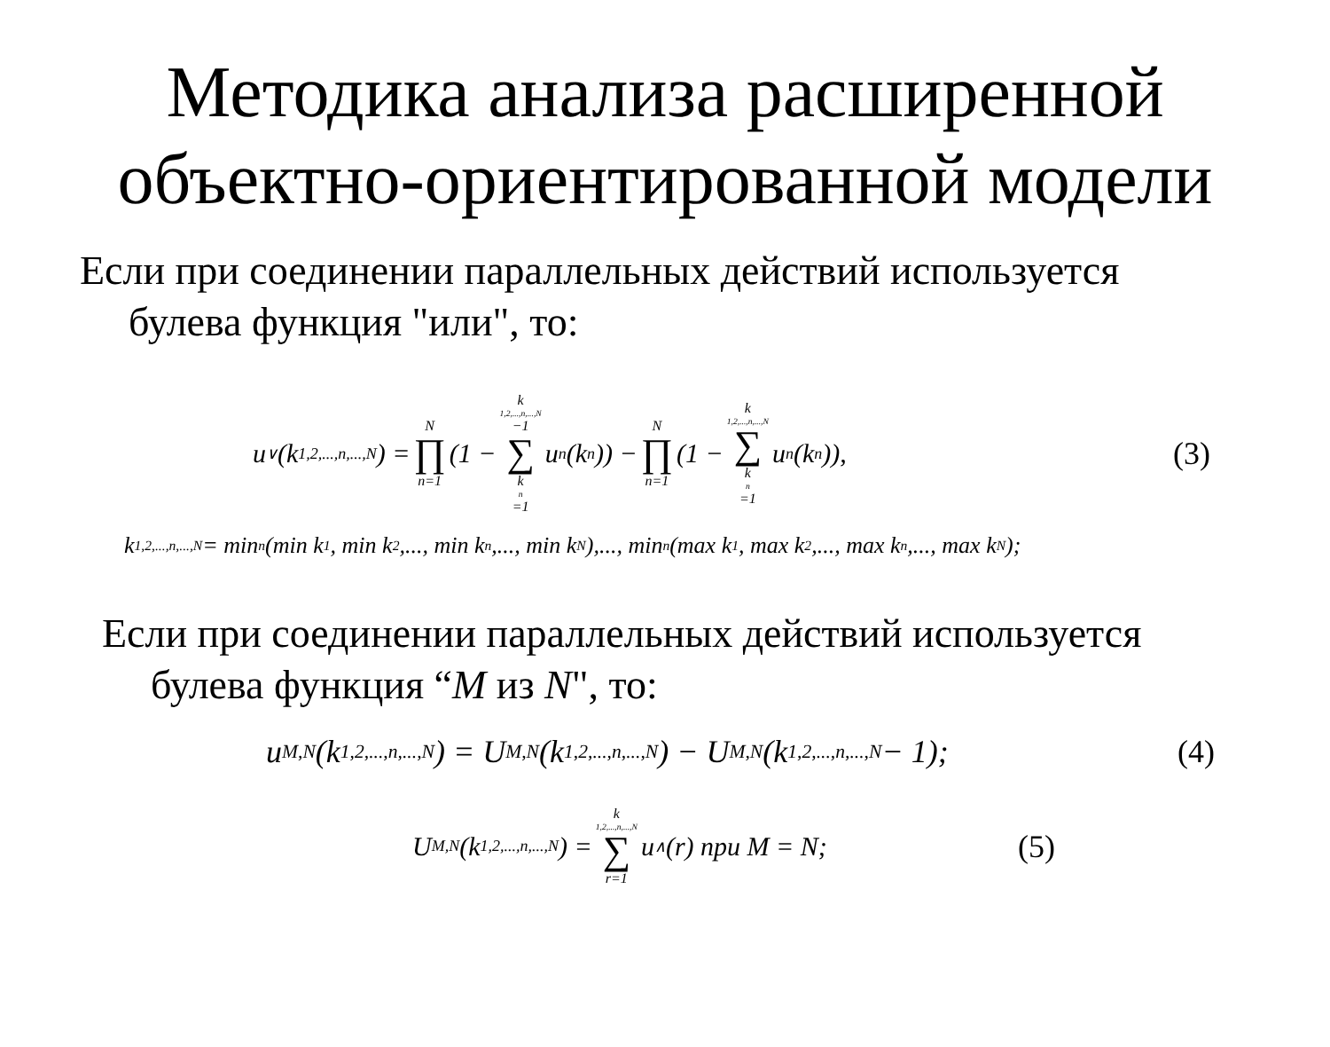Методика анализа расширенной
объектно-ориентированной модели
Если при соединении параллельных действий используется
булева функция "или", то:
u<sub>∨</sub>(k<sub>1,2,...,n,...,N</sub>) = N ∏ n=1 (1 − k<sub>1,2,...,n,...,N</sub>−1 ∑ k<sub>n</sub>=1 u<sub>n</sub>(k<sub>n</sub>)) − N ∏ n=1 (1 − k<sub>1,2,...,n,...,N</sub> ∑ k<sub>n</sub>=1 u<sub>n</sub>(k<sub>n</sub>)), (3)
k<sub>1,2,...,n,...,N</sub> = min<sub>n</sub>(min k<sub>1</sub>, min k<sub>2</sub>,..., min k<sub>n</sub>,..., min k<sub>N</sub>),..., min<sub>n</sub>(max k<sub>1</sub>, max k<sub>2</sub>,..., max k<sub>n</sub>,..., max k<sub>N</sub>);
Если при соединении параллельных действий используется
булева функция “M из N", то:
u<sub>M,N</sub>(k<sub>1,2,...,n,...,N</sub>) = U<sub>M,N</sub>(k<sub>1,2,...,n,...,N</sub>) − U<sub>M,N</sub>(k<sub>1,2,...,n,...,N</sub> − 1); (4)
U<sub>M,N</sub>(k<sub>1,2,...,n,...,N</sub>) = k<sub>1,2,...,n,...,N</sub> ∑ r=1 u<sub>∧</sub>(r) при M = N; (5)